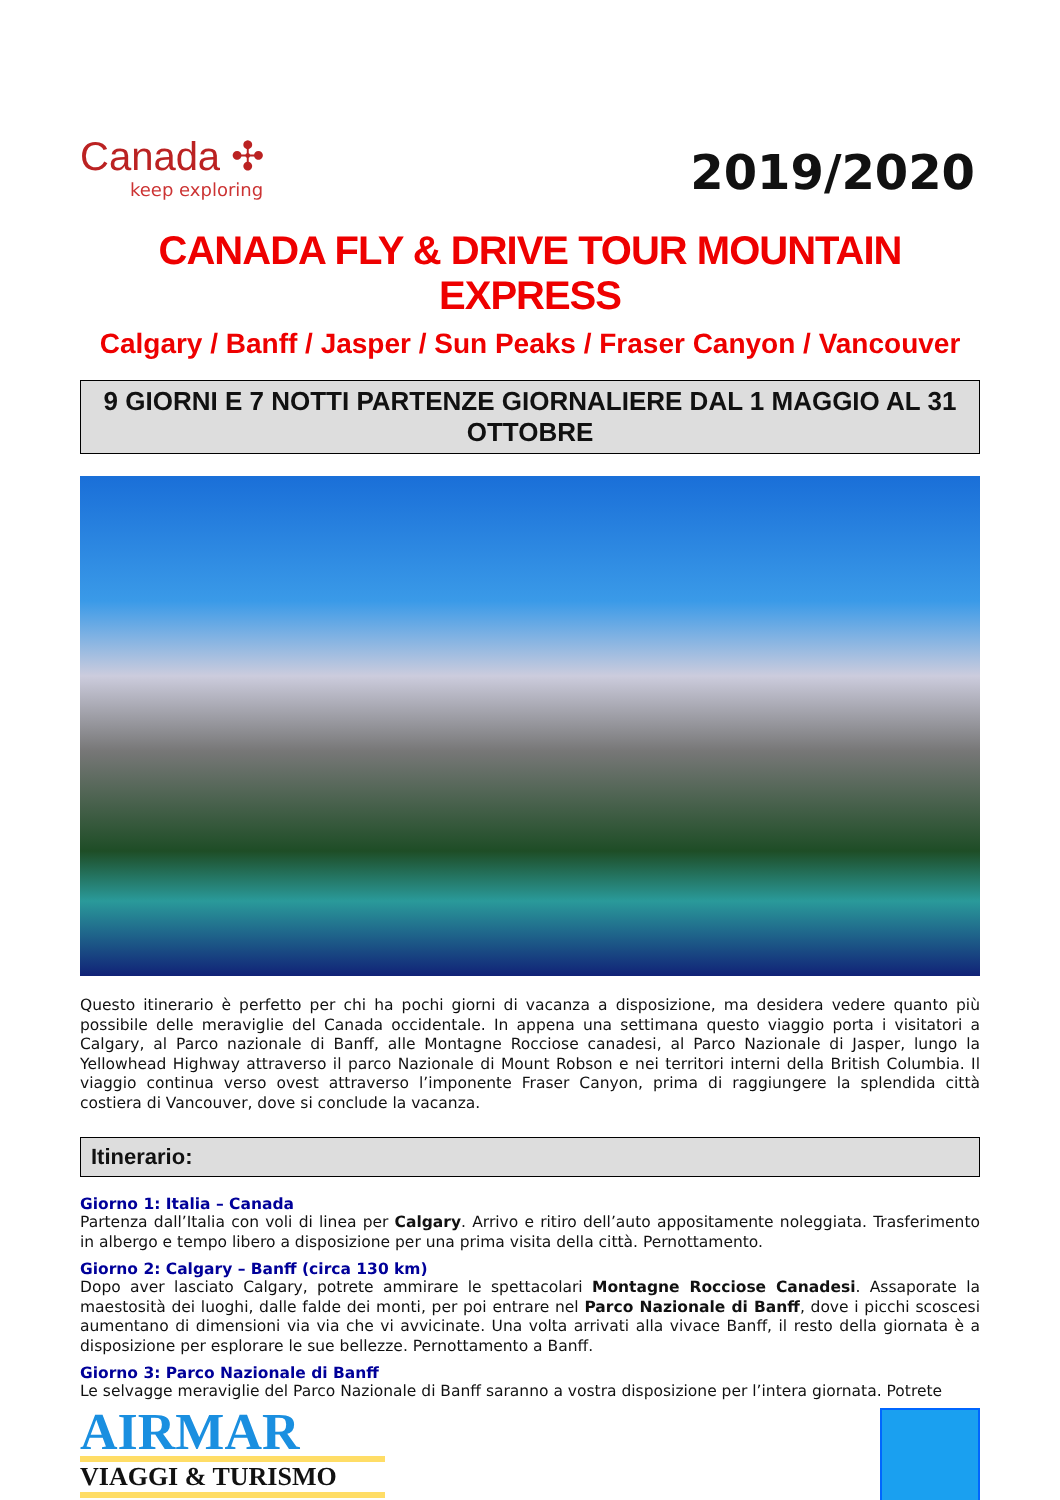Canada ✣
keep exploring
2019/2020
CANADA FLY & DRIVE TOUR MOUNTAIN EXPRESS
Calgary / Banff / Jasper / Sun Peaks / Fraser Canyon / Vancouver
9 GIORNI E 7 NOTTI PARTENZE GIORNALIERE DAL 1 MAGGIO AL 31 OTTOBRE
Questo itinerario è perfetto per chi ha pochi giorni di vacanza a disposizione, ma desidera vedere quanto più possibile delle meraviglie del Canada occidentale. In appena una settimana questo viaggio porta i visitatori a Calgary, al Parco nazionale di Banff, alle Montagne Rocciose canadesi, al Parco Nazionale di Jasper, lungo la Yellowhead Highway attraverso il parco Nazionale di Mount Robson e nei territori interni della British Columbia. Il viaggio continua verso ovest attraverso l’imponente Fraser Canyon, prima di raggiungere la splendida città costiera di Vancouver, dove si conclude la vacanza.
Itinerario:
Giorno 1: Italia – Canada
Partenza dall’Italia con voli di linea per Calgary. Arrivo e ritiro dell’auto appositamente noleggiata. Trasferimento in albergo e tempo libero a disposizione per una prima visita della città. Pernottamento.
Giorno 2: Calgary – Banff (circa 130 km)
Dopo aver lasciato Calgary, potrete ammirare le spettacolari Montagne Rocciose Canadesi. Assaporate la maestosità dei luoghi, dalle falde dei monti, per poi entrare nel Parco Nazionale di Banff, dove i picchi scoscesi aumentano di dimensioni via via che vi avvicinate. Una volta arrivati alla vivace Banff, il resto della giornata è a disposizione per esplorare le sue bellezze. Pernottamento a Banff.
Giorno 3: Parco Nazionale di Banff
Le selvagge meraviglie del Parco Nazionale di Banff saranno a vostra disposizione per l’intera giornata. Potrete
AIRMAR
VIAGGI & TURISMO